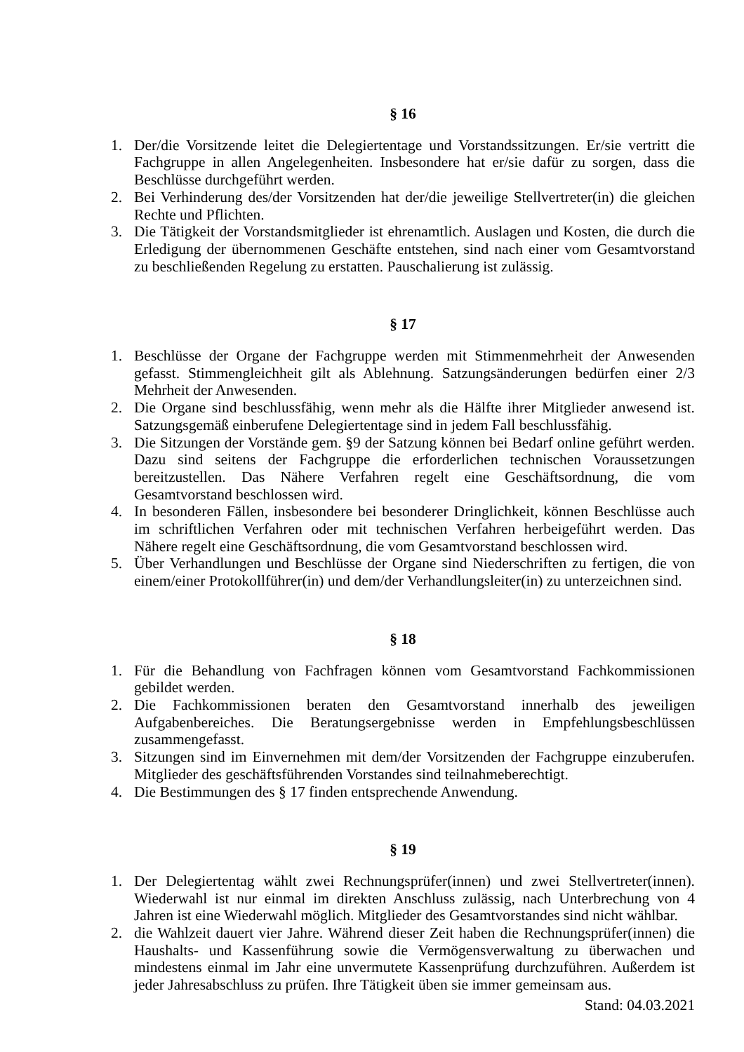§ 16
1. Der/die Vorsitzende leitet die Delegiertentage und Vorstandssitzungen. Er/sie vertritt die Fachgruppe in allen Angelegenheiten. Insbesondere hat er/sie dafür zu sorgen, dass die Beschlüsse durchgeführt werden.
2. Bei Verhinderung des/der Vorsitzenden hat der/die jeweilige Stellvertreter(in) die gleichen Rechte und Pflichten.
3. Die Tätigkeit der Vorstandsmitglieder ist ehrenamtlich. Auslagen und Kosten, die durch die Erledigung der übernommenen Geschäfte entstehen, sind nach einer vom Gesamtvorstand zu beschließenden Regelung zu erstatten. Pauschalierung ist zulässig.
§ 17
1. Beschlüsse der Organe der Fachgruppe werden mit Stimmenmehrheit der Anwesenden gefasst. Stimmengleichheit gilt als Ablehnung. Satzungsänderungen bedürfen einer 2/3 Mehrheit der Anwesenden.
2. Die Organe sind beschlussfähig, wenn mehr als die Hälfte ihrer Mitglieder anwesend ist. Satzungsgemäß einberufene Delegiertentage sind in jedem Fall beschlussfähig.
3. Die Sitzungen der Vorstände gem. §9 der Satzung können bei Bedarf online geführt werden. Dazu sind seitens der Fachgruppe die erforderlichen technischen Voraussetzungen bereitzustellen. Das Nähere Verfahren regelt eine Geschäftsordnung, die vom Gesamtvorstand beschlossen wird.
4. In besonderen Fällen, insbesondere bei besonderer Dringlichkeit, können Beschlüsse auch im schriftlichen Verfahren oder mit technischen Verfahren herbeigeführt werden. Das Nähere regelt eine Geschäftsordnung, die vom Gesamtvorstand beschlossen wird.
5. Über Verhandlungen und Beschlüsse der Organe sind Niederschriften zu fertigen, die von einem/einer Protokollführer(in) und dem/der Verhandlungsleiter(in) zu unterzeichnen sind.
§ 18
1. Für die Behandlung von Fachfragen können vom Gesamtvorstand Fachkommissionen gebildet werden.
2. Die Fachkommissionen beraten den Gesamtvorstand innerhalb des jeweiligen Aufgabenbereiches. Die Beratungsergebnisse werden in Empfehlungsbeschlüssen zusammengefasst.
3. Sitzungen sind im Einvernehmen mit dem/der Vorsitzenden der Fachgruppe einzuberufen. Mitglieder des geschäftsführenden Vorstandes sind teilnahmeberechtigt.
4. Die Bestimmungen des § 17 finden entsprechende Anwendung.
§ 19
1. Der Delegiertentag wählt zwei Rechnungsprüfer(innen) und zwei Stellvertreter(innen). Wiederwahl ist nur einmal im direkten Anschluss zulässig, nach Unterbrechung von 4 Jahren ist eine Wiederwahl möglich. Mitglieder des Gesamtvorstandes sind nicht wählbar.
2. die Wahlzeit dauert vier Jahre. Während dieser Zeit haben die Rechnungsprüfer(innen) die Haushalts- und Kassenführung sowie die Vermögensverwaltung zu überwachen und mindestens einmal im Jahr eine unvermutete Kassenprüfung durchzuführen. Außerdem ist jeder Jahresabschluss zu prüfen. Ihre Tätigkeit üben sie immer gemeinsam aus.
Stand: 04.03.2021